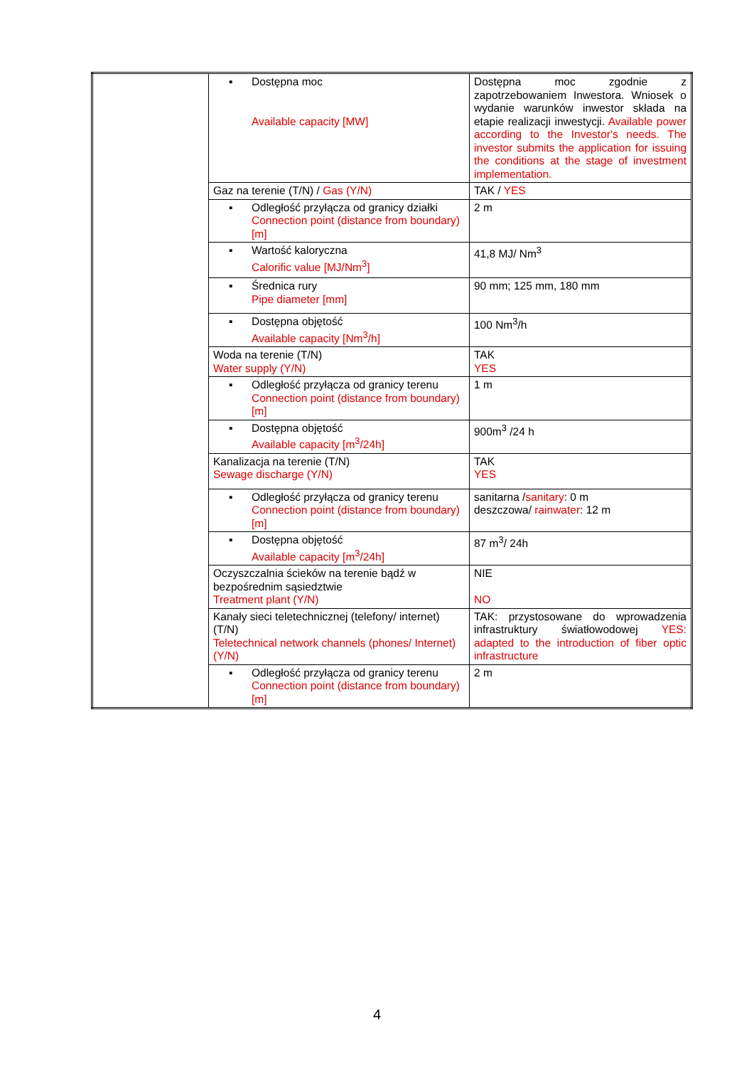| | ▪ Dostępna moc Available capacity [MW] | Dostępna moc zgodnie z zapotrzebowaniem Inwestora. Wniosek o wydanie warunków inwestor składa na etapie realizacji inwestycji. Available power according to the Investor's needs. The investor submits the application for issuing the conditions at the stage of investment implementation. |
| | Gaz na terenie (T/N) / Gas (Y/N) | TAK / YES |
| | ▪ Odległość przyłącza od granicy działki Connection point (distance from boundary) [m] | 2 m |
| | ▪ Wartość kaloryczna Calorific value [MJ/Nm<sup>3</sup>] | 41,8 MJ/ Nm<sup>3</sup> |
| | ▪ Średnica rury Pipe diameter [mm] | 90 mm; 125 mm, 180 mm |
| | ▪ Dostępna objętość Available capacity [Nm<sup>3</sup>/h] | 100 Nm<sup>3</sup>/h |
| | Woda na terenie (T/N) Water supply (Y/N) | TAK YES |
| | ▪ Odległość przyłącza od granicy terenu Connection point (distance from boundary) [m] | 1 m |
| | ▪ Dostępna objętość Available capacity [m<sup>3</sup>/24h] | 900m<sup>3</sup> /24 h |
| | Kanalizacja na terenie (T/N) Sewage discharge (Y/N) | TAK YES |
| | ▪ Odległość przyłącza od granicy terenu Connection point (distance from boundary) [m] | sanitarna / sanitary : 0 m deszczowa/ rainwater : 12 m |
| | ▪ Dostępna objętość Available capacity [m<sup>3</sup>/24h] | 87 m<sup>3</sup>/ 24h |
| | Oczyszczalnia ścieków na terenie bądź w bezpośrednim sąsiedztwie Treatment plant (Y/N) | NIE NO |
| | Kanały sieci teletechnicznej (telefony/ internet) (T/N) Teletechnical network channels (phones/ Internet) (Y/N) | TAK: przystosowane do wprowadzenia infrastruktury światłowodowej YES: adapted to the introduction of fiber optic infrastructure |
| | ▪ Odległość przyłącza od granicy terenu Connection point (distance from boundary) [m] | 2 m |
4